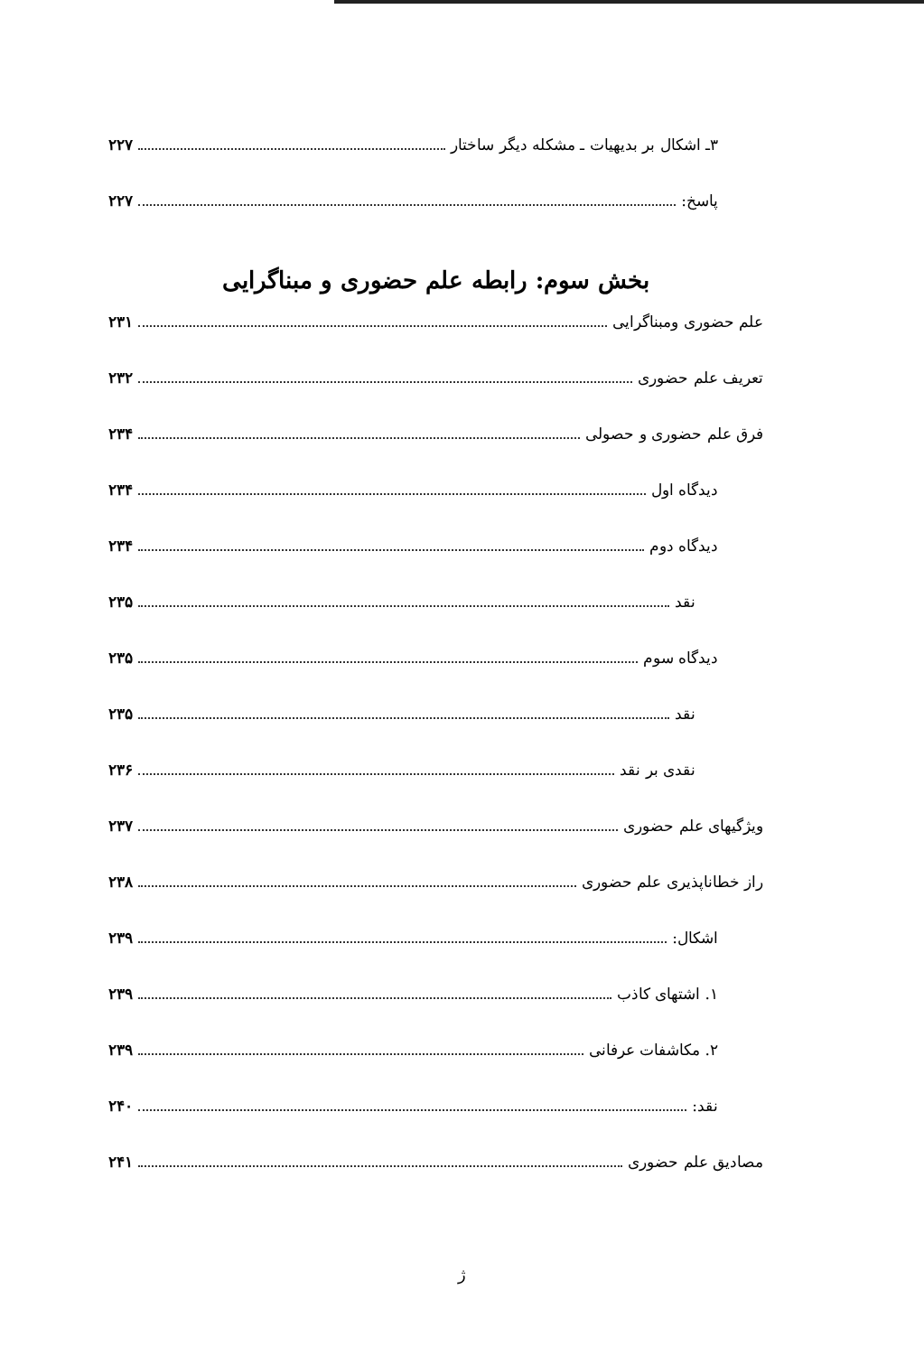۳ـ اشکال بر بدیهیات ـ مشکله دیگر ساختار ۲۲۷
پاسخ: ۲۲۷
بخش سوم: رابطه علم حضوری و مبناگرایی
علم حضوری ومبناگرایی ۲۳۱
تعریف علم حضوری ۲۳۲
فرق علم حضوری و حصولی ۲۳۴
دیدگاه اول ۲۳۴
دیدگاه دوم ۲۳۴
نقد ۲۳۵
دیدگاه سوم ۲۳۵
نقد ۲۳۵
نقدی بر نقد ۲۳۶
ویژگیهای علم حضوری ۲۳۷
راز خطاناپذیری علم حضوری ۲۳۸
اشکال: ۲۳۹
۱. اشتهای کاذب ۲۳۹
۲. مکاشفات عرفانی ۲۳۹
نقد: ۲۴۰
مصادیق علم حضوری ۲۴۱
ژ